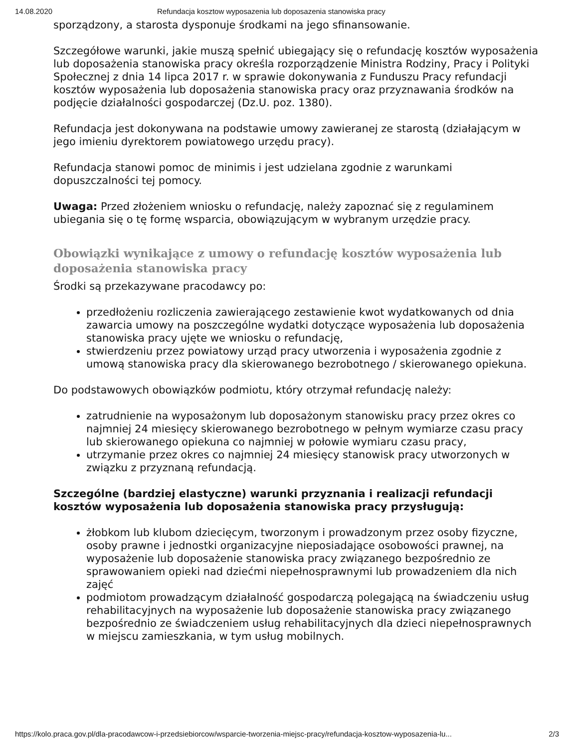14.08.2020 Refundacja kosztow wyposazenia lub doposazenia stanowiska pracy
sporządzony, a starosta dysponuje środkami na jego sfinansowanie.
Szczegółowe warunki, jakie muszą spełnić ubiegający się o refundację kosztów wyposażenia lub doposażenia stanowiska pracy określa rozporządzenie Ministra Rodziny, Pracy i Polityki Społecznej z dnia 14 lipca 2017 r. w sprawie dokonywania z Funduszu Pracy refundacji kosztów wyposażenia lub doposażenia stanowiska pracy oraz przyznawania środków na podjęcie działalności gospodarczej (Dz.U. poz. 1380).
Refundacja jest dokonywana na podstawie umowy zawieranej ze starostą (działającym w jego imieniu dyrektorem powiatowego urzędu pracy).
Refundacja stanowi pomoc de minimis i jest udzielana zgodnie z warunkami dopuszczalności tej pomocy.
Uwaga: Przed złożeniem wniosku o refundację, należy zapoznać się z regulaminem ubiegania się o tę formę wsparcia, obowiązującym w wybranym urzędzie pracy.
Obowiązki wynikające z umowy o refundację kosztów wyposażenia lub doposażenia stanowiska pracy
Środki są przekazywane pracodawcy po:
przedłożeniu rozliczenia zawierającego zestawienie kwot wydatkowanych od dnia zawarcia umowy na poszczególne wydatki dotyczące wyposażenia lub doposażenia stanowiska pracy ujęte we wniosku o refundację,
stwierdzeniu przez powiatowy urząd pracy utworzenia i wyposażenia zgodnie z umową stanowiska pracy dla skierowanego bezrobotnego / skierowanego opiekuna.
Do podstawowych obowiązków podmiotu, który otrzymał refundację należy:
zatrudnienie na wyposażonym lub doposażonym stanowisku pracy przez okres co najmniej 24 miesięcy skierowanego bezrobotnego w pełnym wymiarze czasu pracy lub skierowanego opiekuna co najmniej w połowie wymiaru czasu pracy,
utrzymanie przez okres co najmniej 24 miesięcy stanowisk pracy utworzonych w związku z przyznaną refundacją.
Szczególne (bardziej elastyczne) warunki przyznania i realizacji refundacji kosztów wyposażenia lub doposażenia stanowiska pracy przysługują:
żłobkom lub klubom dziecięcym, tworzonym i prowadzonym przez osoby fizyczne, osoby prawne i jednostki organizacyjne nieposiadające osobowości prawnej, na wyposażenie lub doposażenie stanowiska pracy związanego bezpośrednio ze sprawowaniem opieki nad dziećmi niepełnosprawnymi lub prowadzeniem dla nich zajęć
podmiotom prowadzącym działalność gospodarczą polegającą na świadczeniu usług rehabilitacyjnych na wyposażenie lub doposażenie stanowiska pracy związanego bezpośrednio ze świadczeniem usług rehabilitacyjnych dla dzieci niepełnosprawnych w miejscu zamieszkania, w tym usług mobilnych.
https://kolo.praca.gov.pl/dla-pracodawcow-i-przedsiebiorcow/wsparcie-tworzenia-miejsc-pracy/refundacja-kosztow-wyposazenia-lu... 2/3